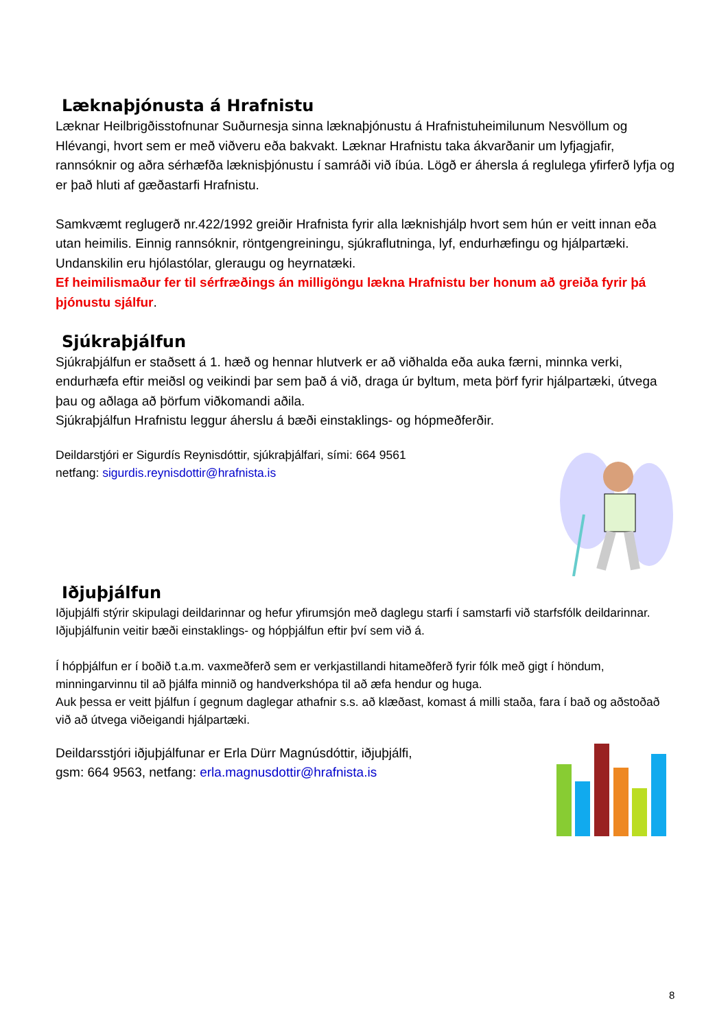Læknaþjónusta á Hrafnistu
Læknar Heilbrigðisstofnunar Suðurnesja sinna læknaþjónustu á Hrafnistuheimilunum Nesvöllum og Hlévangi, hvort sem er með viðveru eða bakvakt. Læknar Hrafnistu taka ákvarðanir um lyfjagjafir, rannsóknir og aðra sérhæfða læknisþjónustu í samráði við íbúa. Lögð er áhersla á reglulega yfirferð lyfja og er það hluti af gæðastarfi Hrafnistu.
Samkvæmt reglugerð nr.422/1992 greiðir Hrafnista fyrir alla læknishjálp hvort sem hún er veitt innan eða utan heimilis. Einnig rannsóknir, röntgengreiningu, sjúkraflutninga, lyf, endurhæfingu og hjálpartæki.
Undanskilin eru hjólastólar, gleraugu og heyrnatæki.
Ef heimilismaður fer til sérfræðings án milligöngu lækna Hrafnistu ber honum að greiða fyrir þá þjónustu sjálfur.
Sjúkraþjálfun
Sjúkraþjálfun er staðsett á 1. hæð og hennar hlutverk er að viðhalda eða auka færni, minnka verki, endurhæfa eftir meiðsl og veikindi þar sem það á við, draga úr byltum, meta þörf fyrir hjálpartæki, útvega þau og aðlaga að þörfum viðkomandi aðila.
Sjúkraþjálfun Hrafnistu leggur áherslu á bæði einstaklings- og hópmeðferðir.
Deildarstjóri er Sigurdís Reynisdóttir, sjúkraþjálfari, sími: 664 9561
netfang: sigurdis.reynisdottir@hrafnista.is
Iðjuþjálfun
Iðjuþjálfi stýrir skipulagi deildarinnar og hefur yfirumsjón með daglegu starfi í samstarfi við starfsfólk deildarinnar. Iðjuþjálfunin veitir bæði einstaklings- og hópþjálfun eftir því sem við á.
Í hópþjálfun er í boðið t.a.m. vaxmeðferð sem er verkjastillandi hitameðferð fyrir fólk með gigt í höndum, minningarvinnu til að þjálfa minnið og handverkshópa til að æfa hendur og huga.
Auk þessa er veitt þjálfun í gegnum daglegar athafnir s.s. að klæðast, komast á milli staða, fara í bað og aðstoðað við að útvega viðeigandi hjálpartæki.
Deildarsstjóri iðjuþjálfunar er Erla Dürr Magnúsdóttir, iðjuþjálfi,
gsm: 664 9563, netfang: erla.magnusdottir@hrafnista.is
8